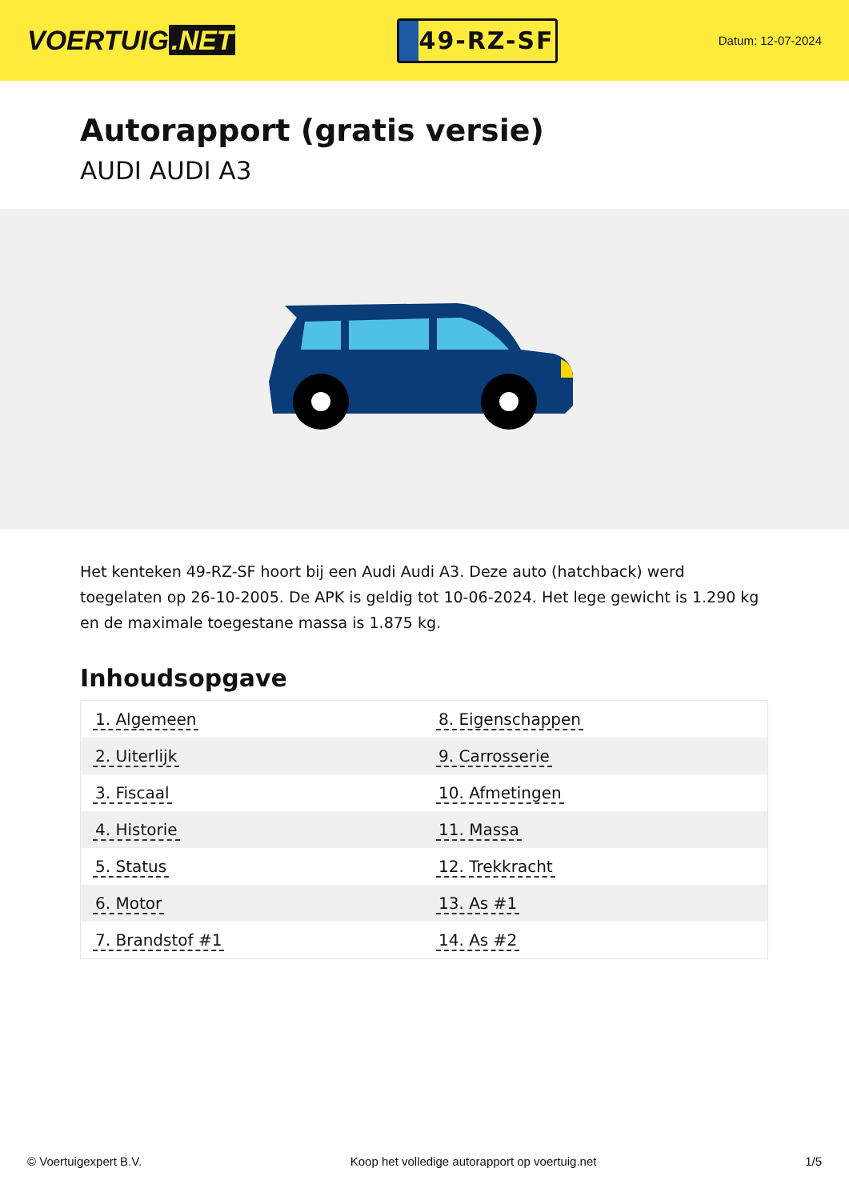VOERTUIG.NET
49-RZ-SF
Datum: 12-07-2024
Autorapport (gratis versie)
AUDI AUDI A3
Het kenteken 49-RZ-SF hoort bij een Audi Audi A3. Deze auto (hatchback) werd toegelaten op 26-10-2005. De APK is geldig tot 10-06-2024. Het lege gewicht is 1.290 kg en de maximale toegestane massa is 1.875 kg.
Inhoudsopgave
| 1. Algemeen | 8. Eigenschappen |
| 2. Uiterlijk | 9. Carrosserie |
| 3. Fiscaal | 10. Afmetingen |
| 4. Historie | 11. Massa |
| 5. Status | 12. Trekkracht |
| 6. Motor | 13. As #1 |
| 7. Brandstof #1 | 14. As #2 |
© Voertuigexpert B.V. Koop het volledige autorapport op voertuig.net 1/5